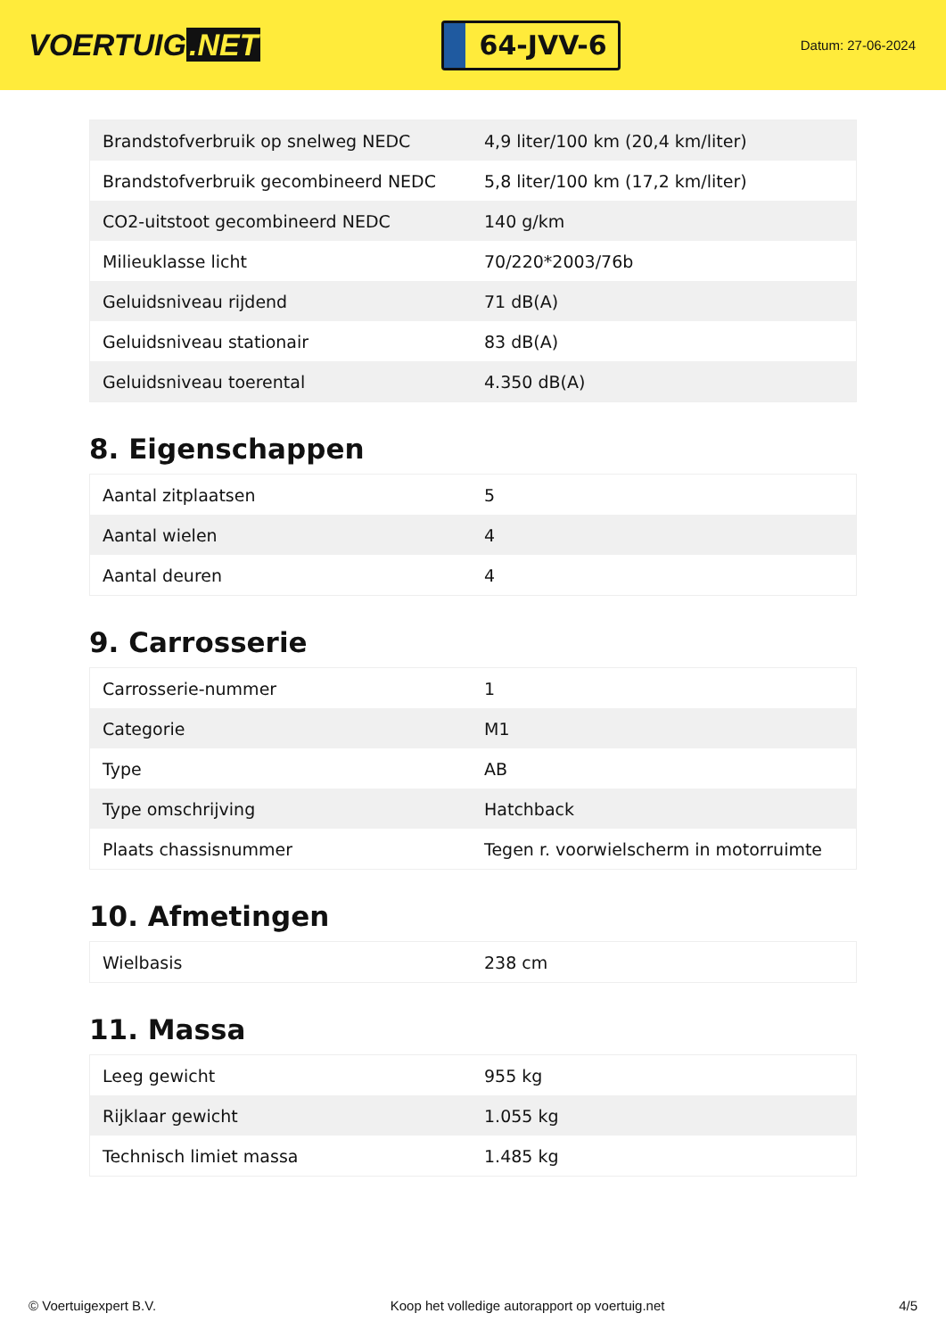VOERTUIG.NET
64-JVV-6
Datum: 27-06-2024
| Brandstofverbruik op snelweg NEDC | 4,9 liter/100 km (20,4 km/liter) |
| Brandstofverbruik gecombineerd NEDC | 5,8 liter/100 km (17,2 km/liter) |
| CO2-uitstoot gecombineerd NEDC | 140 g/km |
| Milieuklasse licht | 70/220*2003/76b |
| Geluidsniveau rijdend | 71 dB(A) |
| Geluidsniveau stationair | 83 dB(A) |
| Geluidsniveau toerental | 4.350 dB(A) |
8. Eigenschappen
| Aantal zitplaatsen | 5 |
| Aantal wielen | 4 |
| Aantal deuren | 4 |
9. Carrosserie
| Carrosserie-nummer | 1 |
| Categorie | M1 |
| Type | AB |
| Type omschrijving | Hatchback |
| Plaats chassisnummer | Tegen r. voorwielscherm in motorruimte |
10. Afmetingen
| Wielbasis | 238 cm |
11. Massa
| Leeg gewicht | 955 kg |
| Rijklaar gewicht | 1.055 kg |
| Technisch limiet massa | 1.485 kg |
© Voertuigexpert B.V. Koop het volledige autorapport op voertuig.net 4/5